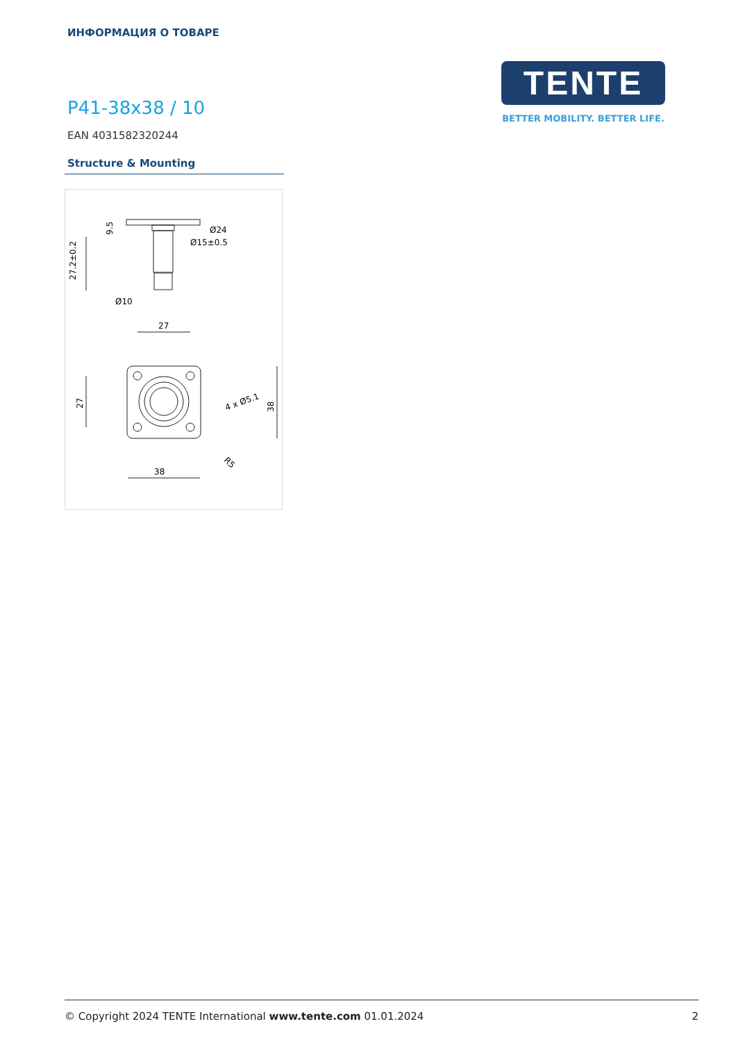ИНФОРМАЦИЯ О ТОВАРЕ
TENTE
BETTER MOBILITY. BETTER LIFE.
P41-38x38 / 10
EAN 4031582320244
Structure & Mounting
9.5
27.2±0.2
Ø24
Ø15±0.5
Ø10
27
27
4 x Ø5.1
38
R5
38
© Copyright 2024 TENTE International www.tente.com 01.01.2024 2